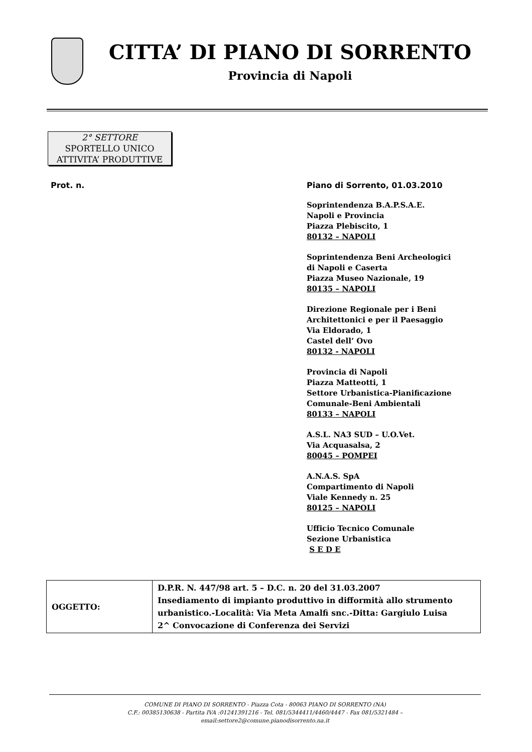CITTA’ DI PIANO DI SORRENTO
Provincia di Napoli
2° SETTORE
SPORTELLO UNICO
ATTIVITA’ PRODUTTIVE
Prot. n. Piano di Sorrento, 01.03.2010
Soprintendenza B.A.P.S.A.E.
Napoli e Provincia
Piazza Plebiscito, 1
80132 – NAPOLI
Soprintendenza Beni Archeologici
di Napoli e Caserta
Piazza Museo Nazionale, 19
80135 – NAPOLI
Direzione Regionale per i Beni
Architettonici e per il Paesaggio
Via Eldorado, 1
Castel dell’ Ovo
80132 - NAPOLI
Provincia di Napoli
Piazza Matteotti, 1
Settore Urbanistica-Pianificazione
Comunale-Beni Ambientali
80133 – NAPOLI
A.S.L. NA3 SUD – U.O.Vet.
Via Acquasalsa, 2
80045 – POMPEI
A.N.A.S. SpA
Compartimento di Napoli
Viale Kennedy n. 25
80125 – NAPOLI
Ufficio Tecnico Comunale
Sezione Urbanistica
S E D E
| OGGETTO: | D.P.R. N. 447/98 art. 5 – D.C. n. 20 del 31.03.2007 Insediamento di impianto produttivo in difformità allo strumento urbanistico.-Località: Via Meta Amalfi snc.-Ditta: Gargiulo Luisa 2^ Convocazione di Conferenza dei Servizi |
COMUNE DI PIANO DI SORRENTO - Piazza Cota - 80063 PIANO DI SORRENTO (NA)
C.F.: 00385130638 - Partita IVA :01241391216 - Tel. 081/5344411/4460/4447 - Fax 081/5321484 –
email:settore2@comune.pianodisorrento.na.it